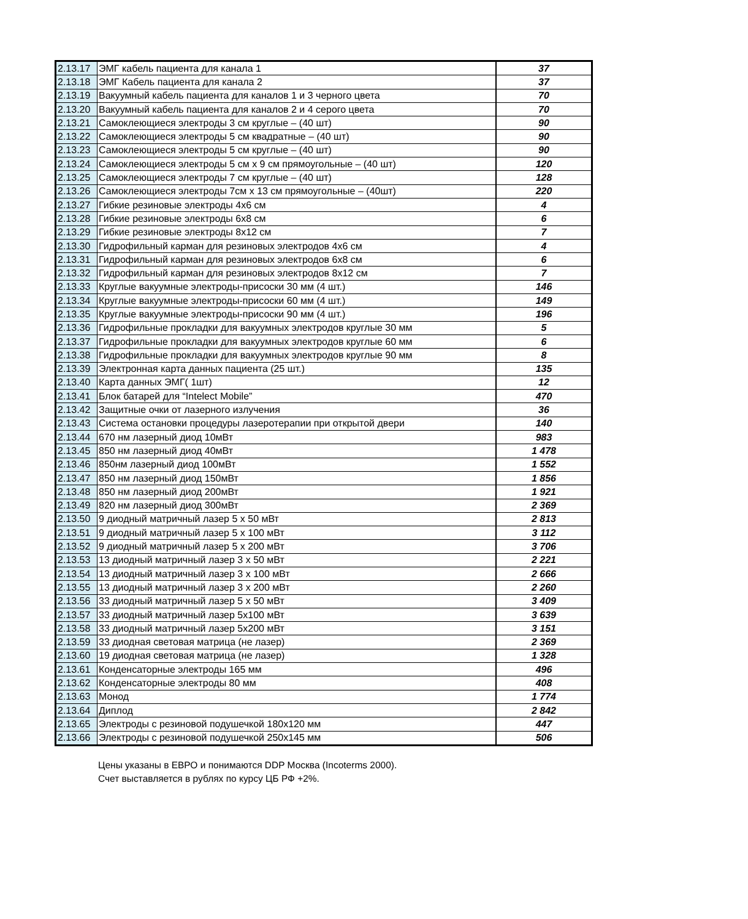| 2.13.17 | ЭМГ кабель пациента для канала 1 | 37 |
| 2.13.18 | ЭМГ Кабель пациента для канала 2 | 37 |
| 2.13.19 | Вакуумный кабель пациента для каналов 1 и 3 черного цвета | 70 |
| 2.13.20 | Вакуумный кабель пациента для каналов 2 и 4 серого цвета | 70 |
| 2.13.21 | Самоклеющиеся электроды 3 см круглые – (40 шт) | 90 |
| 2.13.22 | Самоклеющиеся электроды 5 см квадратные – (40 шт) | 90 |
| 2.13.23 | Самоклеющиеся электроды 5 см круглые – (40 шт) | 90 |
| 2.13.24 | Самоклеющиеся электроды 5 см x 9 см прямоугольные – (40 шт) | 120 |
| 2.13.25 | Самоклеющиеся электроды 7 см круглые – (40 шт) | 128 |
| 2.13.26 | Самоклеющиеся электроды 7см x 13 см прямоугольные – (40шт) | 220 |
| 2.13.27 | Гибкие резиновые электроды 4х6 см | 4 |
| 2.13.28 | Гибкие резиновые электроды 6х8 см | 6 |
| 2.13.29 | Гибкие резиновые электроды 8х12 см | 7 |
| 2.13.30 | Гидрофильный карман для резиновых электродов 4х6 см | 4 |
| 2.13.31 | Гидрофильный карман для резиновых электродов 6х8 см | 6 |
| 2.13.32 | Гидрофильный карман для резиновых электродов 8х12 см | 7 |
| 2.13.33 | Круглые вакуумные электроды-присоски 30 мм (4 шт.) | 146 |
| 2.13.34 | Круглые вакуумные электроды-присоски 60 мм (4 шт.) | 149 |
| 2.13.35 | Круглые вакуумные электроды-присоски 90 мм (4 шт.) | 196 |
| 2.13.36 | Гидрофильные прокладки для вакуумных электродов круглые 30 мм | 5 |
| 2.13.37 | Гидрофильные прокладки для вакуумных электродов круглые 60 мм | 6 |
| 2.13.38 | Гидрофильные прокладки для вакуумных электродов круглые 90 мм | 8 |
| 2.13.39 | Электронная карта данных пациента (25 шт.) | 135 |
| 2.13.40 | Карта данных ЭМГ( 1шт) | 12 |
| 2.13.41 | Блок батарей для “Intelect Mobile” | 470 |
| 2.13.42 | Защитные очки от лазерного излучения | 36 |
| 2.13.43 | Система остановки процедуры лазеротерапии при открытой двери | 140 |
| 2.13.44 | 670 нм лазерный диод 10мВт | 983 |
| 2.13.45 | 850 нм лазерный диод 40мВт | 1 478 |
| 2.13.46 | 850нм лазерный диод 100мВт | 1 552 |
| 2.13.47 | 850 нм лазерный диод 150мВт | 1 856 |
| 2.13.48 | 850 нм лазерный диод 200мВт | 1 921 |
| 2.13.49 | 820 нм лазерный диод 300мВт | 2 369 |
| 2.13.50 | 9 диодный матричный лазер 5 x 50 мВт | 2 813 |
| 2.13.51 | 9 диодный матричный лазер 5 x 100 мВт | 3 112 |
| 2.13.52 | 9 диодный матричный лазер 5 x 200 мВт | 3 706 |
| 2.13.53 | 13 диодный матричный лазер 3 x 50 мВт | 2 221 |
| 2.13.54 | 13 диодный матричный лазер 3 x 100 мВт | 2 666 |
| 2.13.55 | 13 диодный матричный лазер 3 x 200 мВт | 2 260 |
| 2.13.56 | 33 диодный матричный лазер 5 x 50 мВт | 3 409 |
| 2.13.57 | 33 диодный матричный лазер 5x100 мВт | 3 639 |
| 2.13.58 | 33 диодный матричный лазер 5x200 мВт | 3 151 |
| 2.13.59 | 33 диодная световая матрица (не лазер) | 2 369 |
| 2.13.60 | 19 диодная световая матрица (не лазер) | 1 328 |
| 2.13.61 | Конденсаторные электроды 165 мм | 496 |
| 2.13.62 | Конденсаторные электроды 80 мм | 408 |
| 2.13.63 | Монод | 1 774 |
| 2.13.64 | Диплод | 2 842 |
| 2.13.65 | Электроды с резиновой подушечкой 180х120 мм | 447 |
| 2.13.66 | Электроды с резиновой подушечкой 250х145 мм | 506 |
Цены указаны в ЕВРО и понимаются DDP Москва (Incoterms 2000).
Счет выставляется в рублях по курсу ЦБ РФ +2%.